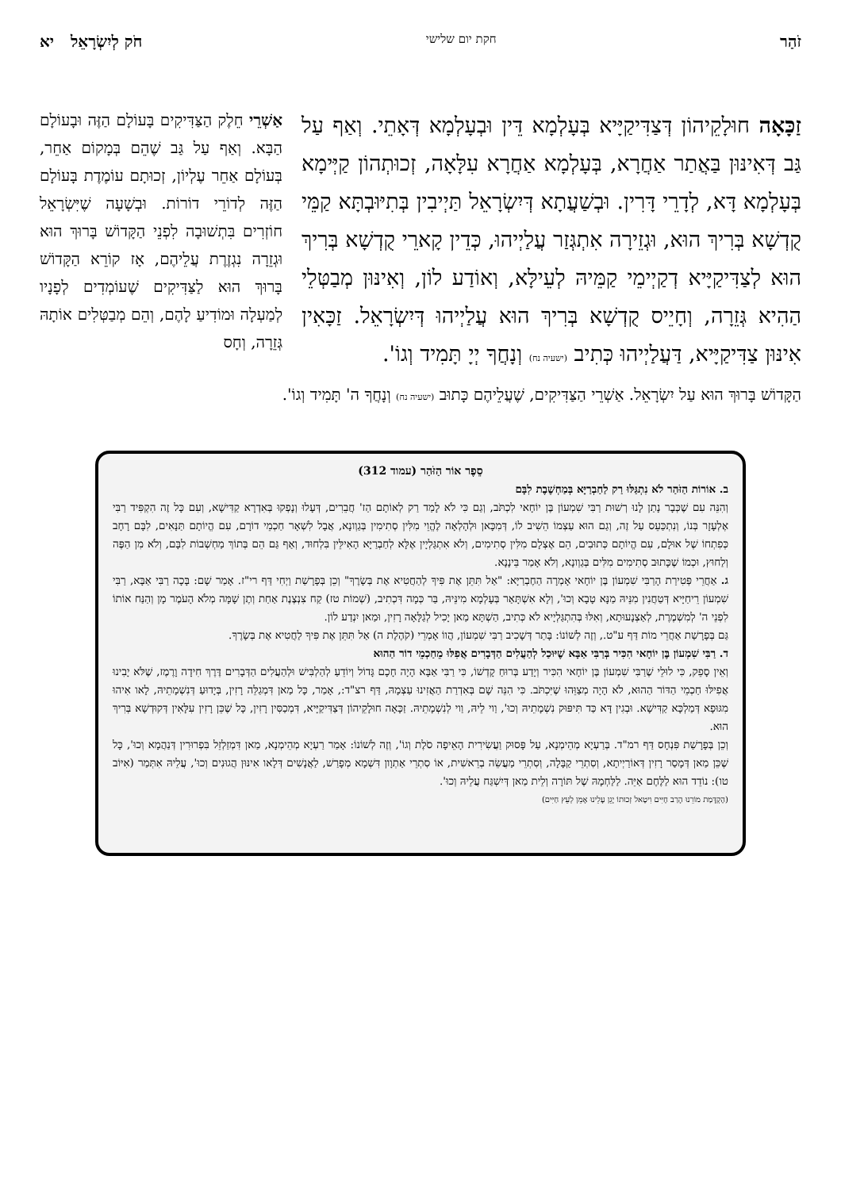זֹהַר חקת יום שלישי חֹק לְיִשְׂרָאֵל יא
זַכָּאָה חוּלָקֵיהוֹן דְּצַדִּיקַיָּיא בְּעָלְמָא דֵּין וּבְעָלְמָא דְּאָתֵי. וְאַף עַל גַּב דְּאִינּוּן בַּאֲתַר אַחֲרָא, בְּעָלְמָא אַחֲרָא עִלָּאָה, זְכוּתְהוֹן קַיְּימָא בְּעָלְמָא דָּא, לְדָרֵי דָּרִין. וּבְשַׁעֲתָא דְּיִשְׂרָאֵל תַּיְיבִין בְּתִיּוּבְתָּא קַמֵּי קֻדְשָׁא בְּרִיךְ הוּא, וּגְזֵירָה אִתְגְּזַר עֲלַיְיהוּ, כְּדֵין קָארֵי קֻדְשָׁא בְּרִיךְ הוּא לְצַדִּיקַיָּיא דְקַיְימֵי קַמֵּיהּ לְעֵילָּא, וְאוֹדַע לוֹן, וְאִינּוּן מְבַטְּלֵי הַהִיא גְּזֵרָה, וְחָיֵיס קֻדְשָׁא בְּרִיךְ הוּא עֲלַיְיהוּ דְּיִשְׂרָאֵל. זַכָּאִין אִינּוּן צַדִּיקַיָּיא, דַּעֲלַיְיהוּ כְּתִיב (ישעיה נח) וְנָחֲךָ יְיָ תָּמִיד וְגוֹ'.
אַשְׁרֵי חֵלֶק הַצַּדִּיקִים בָּעוֹלָם הַזֶּה וּבָעוֹלָם הַבָּא. וְאַף עַל גַּב שֶׁהֵם בְּמָקוֹם אַחֵר, בְּעוֹלָם אַחֵר עֶלְיוֹן, זְכוּתָם עוֹמֶדֶת בָּעוֹלָם הַזֶּה לְדוֹרֵי דוֹרוֹת. וּבְשָׁעָה שֶׁיִּשְׂרָאֵל חוֹזְרִים בִּתְשׁוּבָה לִפְנֵי הַקָּדוֹשׁ בָּרוּךְ הוּא וּגְזֵרָה נִגְזֶרֶת עֲלֵיהֶם, אָז קוֹרֵא הַקָּדוֹשׁ בָּרוּךְ הוּא לַצַּדִּיקִים שֶׁעוֹמְדִים לְפָנָיו לְמַעְלָה וּמוֹדִיעַ לָהֶם, וְהֵם מְבַטְּלִים אוֹתָהּ גְּזֵרָה, וְחָס
הַקָּדוֹשׁ בָּרוּךְ הוּא עַל יִשְׂרָאֵל. אַשְׁרֵי הַצַּדִּיקִים, שֶׁעֲלֵיהֶם כָּתוּב (ישעיה נח) וְנָחֲךָ ה' תָּמִיד וְגוֹ'.
סֵפֶר אוֹר הַזֹּהַר (עמוד 312)
ב. אוֹרוֹת הַזֹּהַר לֹא נִתְגַּלּוּ רַק לַחַבְרַיָּא בְּמַחְשֶׁבֶת לִבָּם
וְהִנֵּה עִם שֶׁכְּבָר נָתַן לָנוּ רְשׁוּת רַבִּי שִׁמְעוֹן בֶּן יוֹחָאי לִכְתֹּב, וְגַם כִּי לֹא לָמַד רַק לְאוֹתָם הַז' חֲבֵרִים, דְּעָלוּ וְנָפְקוּ בְּאִדְרָא קַדִּישָׁא, וְעִם כָּל זֶה הִקְפִּיד רַבִּי אֶלְעָזָר בְּנוֹ, וְנִתְכַּעֵס עַל זֶה, וְגַם הוּא עַצְמוֹ הֵשִׁיב לוֹ, דְּמִכָּאן וּלְהָלְאָה לֶהֱוֵי מִלִּין סְתִימִין בְּגַוְונָא, אֲבָל לִשְׁאָר חַכְמֵי דוֹרָם, עִם הֱיוֹתָם תַּנָּאִים, לִבָּם רָחָב כְּפִתְחוֹ שֶׁל אוּלָם, עִם הֱיוֹתָם כְּתוּבִים, הֵם אֶצְלָם מִלִּין סְתִימִים, וְלֹא אִתְגַּלְיָין אֶלָּא לְחַבְרַיָּא הָאִילֵּין בִּלְחוּד, וְאַף גַּם הֵם בְּתוֹךְ מַחְשְׁבוֹת לִבָּם, וְלֹא מִן הַפֶּה וְלַחוּץ, וּכְמוֹ שֶׁכָּתוּב סְתִימִים מִלִּים בְּגַוְונָא, וְלֹא אָמַר בֵּינָנָא.
ג. אַחֲרֵי פְּטִירַת הָרַבִּי שִׁמְעוֹן בֶּן יוֹחָאי אָמְרָה הַחֶבְרַיָּא: "אַל תִּתֵּן אֶת פִּיךָ לְהַחֲטִיא אֶת בְּשָׂרֶךָ" וְכֵן בְּפָרָשַׁת וַיְחִי דַּף רי"ז. אָמַר שָׁם: בָּכָה רַבִּי אַבָּא, רַבִּי שִׁמְעוֹן רֵיחַיָּיא דְּטַחֲנִין מִנֵּיהּ מַנָּא טָבָא וְכוּ', וְלָא אִשְׁתָּאַר בְּעָלְמָא מִינֵּיהּ, בַּר כְּמָה דִּכְתִיב, (שְׁמוֹת טז) קַח צִנְצֶנֶת אַחַת וְתֶן שָׁמָּה מְלֹא הָעֹמֶר מָן וְהַנַּח אוֹתוֹ לִפְנֵי ה' לְמִשְׁמֶרֶת, לְאַצְנָעוּתָא, וְאִלּוּ בְּהִתְגַּלְיָיא לֹא כְּתִיב, הַשְׁתָּא מַאן יָכִיל לְגַלָּאָה רָזִין, וּמַאן יִנְדַע לוֹן.
גַּם בְּפָרָשַׁת אַחֲרֵי מוֹת דַּף ע"ט., וְזֶה לְשׁוֹנוֹ: בָּתַר דְּשָׁכִיב רַבִּי שִׁמְעוֹן, הֲווֹ אָמְרֵי (קֹהֶלֶת ה) אַל תִּתֵּן אֶת פִּיךָ לַחֲטִיא אֶת בְּשָׂרֶךָ.
ד. רַבִּי שִׁמְעוֹן בֶּן יוֹחָאי הִכִּיר בְּרַבִּי אַבָּא שֶׁיּוּכַל לְהַעֲלִים הַדְּבָרִים אֲפִלּוּ מֵחַכְמֵי דוֹר הַהוּא
וְאֵין סָפֵק, כִּי לוּלֵי שֶׁרַבִּי שִׁמְעוֹן בֶּן יוֹחָאי הִכִּיר וְיָדַע בְּרוּחַ קָדְשׁוֹ, כִּי רַבִּי אַבָּא הָיָה חָכָם גָּדוֹל וְיוֹדֵעַ לְהַלְבִּישׁ וּלְהַעֲלִים הַדְּבָרִים דֶּרֶךְ חִידָה וָרֶמֶז, שֶׁלֹּא יָבִינוּ אֲפִילּוּ חַכְמֵי הַדּוֹר הַהוּא, לֹא הָיָה מְצַוֵּהוּ שֶׁיִּכְתֹּב. כִּי הִנֵּה שָׁם בְּאִדְרַת הַאֲזִינוּ עַצְמָהּ, דַּף רצ"ד:, אָמַר, כָּל מַאן דִּמְגַלֵּה רָזִין, בְּיָדוּעַ דְּנִשְׁמָתֵיהּ, לָאו אִיהוּ מִגּוּפָא דְּמַלְכָּא קַדִּישָׁא. וּבְגִין דָּא כַּד תִּיפּוּק נִשְׁמָתֵיהּ וְכוּ', וַוי לֵיהּ, וַוי לְנִשְׁמָתֵיהּ. זַכָּאָה חוּלָקֵיהוֹן דְּצַדִּיקַיָּיא, דִּמְכַסִּין רָזִין, כָּל שֶׁכֵּן רָזִין עִלָּאִין דְּקוּדְשָׁא בְּרִיךְ הוּא.
וְכֵן בְּפָרָשַׁת פִּנְחָס דַּף רמ"ד. בְּרַעְיָא מְהֵימְנָא, עַל פָּסוּק וַעֲשִׂירִית הָאֵיפָה סֹלֶת וְגוֹ', וְזֶה לְשׁוֹנוֹ: אָמַר רַעְיָא מְהֵימְנָא, מַאן דִּמְזַלְזֵל בִּפְרוּרִין דְּנַהֲמָא וְכוּ', כָּל שֶׁכֵּן מַאן דְּמָסַר רָזִין דְּאוֹרַיְיתָא, וְסִתְרֵי קַבָּלָה, וְסִתְרֵי מַעֲשֵׂה בְרֵאשִׁית, אוֹ סִתְרֵי אַתְוָון דִּשְׁמָא מְפָרַשׁ, לַאֲנָשִׁים דְּלָאו אִינּוּן הֲגוּנִים וְכוּ', עֲלֵיהּ אִתְּמַר (אִיּוֹב טו): נוֹדֵד הוּא לַלֶּחֶם אַיֵּה. לַלַּחְמָהּ שֶׁל תּוֹרָה וְלֵית מַאן דְּיִשְׁגַּח עֲלֵיהּ וְכוּ'.
(הַקְדָּמַת מוֹרֵנוּ הָרַב חַיִּים וִיטַאל זְכוּתוֹ יָגֵן עָלֵינוּ אָמֵן לְעֵץ חַיִּים)